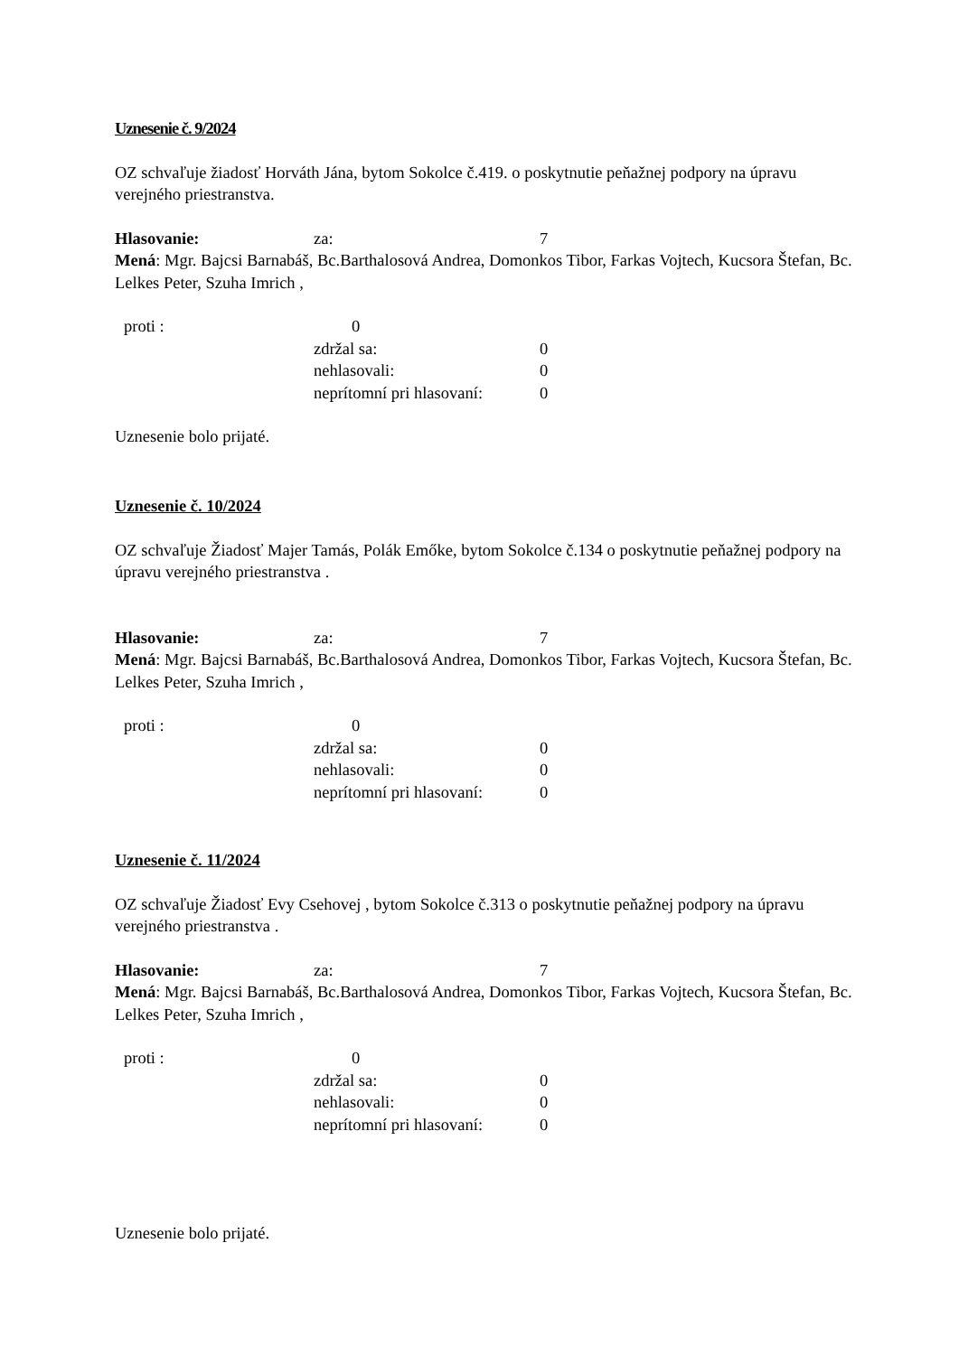Uznesenie č. 9/2024
OZ schvaľuje žiadosť Horváth Jána, bytom Sokolce č.419. o poskytnutie peňažnej podpory na úpravu verejného priestranstva.
Hlasovanie: za: 7
Mená: Mgr. Bajcsi Barnabáš, Bc.Barthalosová Andrea, Domonkos Tibor, Farkas Vojtech, Kucsora Štefan, Bc. Lelkes Peter, Szuha Imrich ,
proti : 0
zdržal sa: 0
nehlasovali: 0
neprítomní pri hlasovaní: 0
Uznesenie bolo prijaté.
Uznesenie č. 10/2024
OZ schvaľuje Žiadosť Majer Tamás, Polák Emőke, bytom Sokolce č.134 o poskytnutie peňažnej podpory na úpravu verejného priestranstva .
Hlasovanie: za: 7
Mená: Mgr. Bajcsi Barnabáš, Bc.Barthalosová Andrea, Domonkos Tibor, Farkas Vojtech, Kucsora Štefan, Bc. Lelkes Peter, Szuha Imrich ,
proti : 0
zdržal sa: 0
nehlasovali: 0
neprítomní pri hlasovaní: 0
Uznesenie č. 11/2024
OZ schvaľuje Žiadosť Evy Csehovej , bytom Sokolce č.313 o poskytnutie peňažnej podpory na úpravu verejného priestranstva .
Hlasovanie: za: 7
Mená: Mgr. Bajcsi Barnabáš, Bc.Barthalosová Andrea, Domonkos Tibor, Farkas Vojtech, Kucsora Štefan, Bc. Lelkes Peter, Szuha Imrich ,
proti : 0
zdržal sa: 0
nehlasovali: 0
neprítomní pri hlasovaní: 0
Uznesenie bolo prijaté.